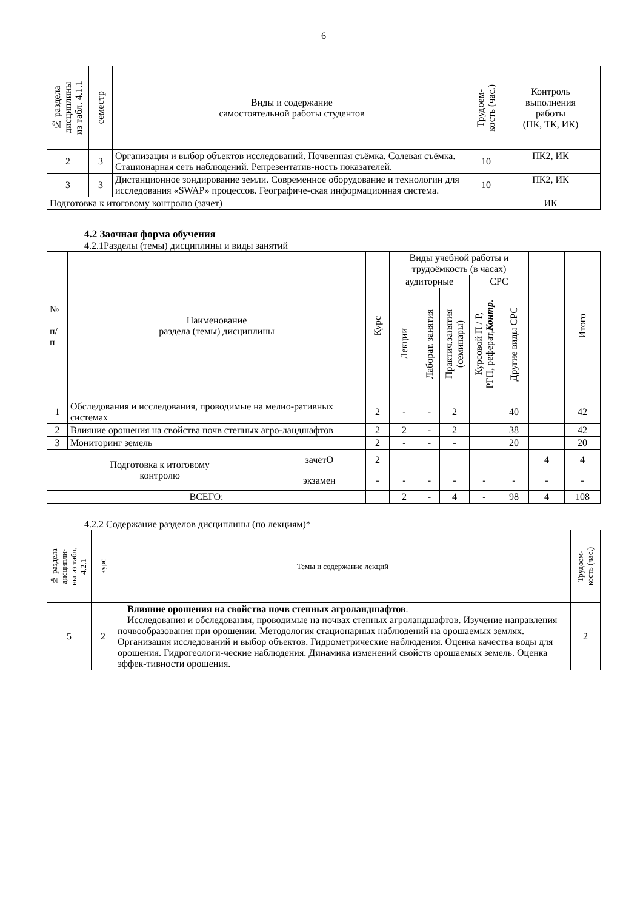6
| № раздела дисциплины из табл. 4.1.1 | семестр | Виды и содержание самостоятельной работы студентов | Трудоем- кость (час.) | Контроль выполнения работы (ПК, ТК, ИК) |
| --- | --- | --- | --- | --- |
| 2 | 3 | Организация и выбор объектов исследований. Почвенная съёмка. Солевая съёмка. Стационарная сеть наблюдений. Репрезентатив-ность показателей. | 10 | ПК2, ИК |
| 3 | 3 | Дистанционное зондирование земли. Современное оборудование и технологии для исследования «SWAP» процессов. Географиче-ская информационная система. | 10 | ПК2, ИК |
| Подготовка к итоговому контролю (зачет) | | | | ИК |
4.2 Заочная форма обучения
4.2.1Разделы (темы) дисциплины и виды занятий
| № п/ п | Наименование раздела (темы) дисциплины | | Курс | Виды учебной работы и трудоёмкость (в часах) | | | | | | Итого |
| --- | --- | --- | --- | --- | --- | --- | --- | --- | --- | --- |
| | | | | аудиторные | | | СРС | | | |
| | | | | Лекции | Лаборат. занятия | Практич.занятия (семинары) | Курсовой П / Р, РГП, реферат, Контр . | Другие виды СРС | | |
| 1 | Обследования и исследования, проводимые на мелио-ративных системах | | 2 | - | - | 2 | | 40 | | 42 |
| 2 | Влияние орошения на свойства почв степных агро-ландшафтов | | 2 | 2 | - | 2 | | 38 | | 42 |
| 3 | Мониторинг земель | | 2 | - | - | - | | 20 | | 20 |
| Подготовка к итоговому контролю | | зачётО | 2 | | | | | | 4 | 4 |
| | | экзамен | - | - | - | - | - | - | - | - |
| ВСЕГО: | | | | 2 | - | 4 | - | 98 | 4 | 108 |
4.2.2 Содержание разделов дисциплины (по лекциям)*
| № раздела дисципли- ны из табл. 4.2.1 | курс | Темы и содержание лекций | Трудоем- кость (час.) |
| --- | --- | --- | --- |
| 5 | 2 | Влияние орошения на свойства почв степных агроландшафтов . Исследования и обследования, проводимые на почвах степных агроландшафтов. Изучение направления почвообразования при орошении. Методология стационарных наблюдений на орошаемых землях. Организация исследований и выбор объектов. Гидрометрические наблюдения. Оценка качества воды для орошения. Гидрогеологи-ческие наблюдения. Динамика изменений свойств орошаемых земель. Оценка эффек-тивности орошения. | 2 |